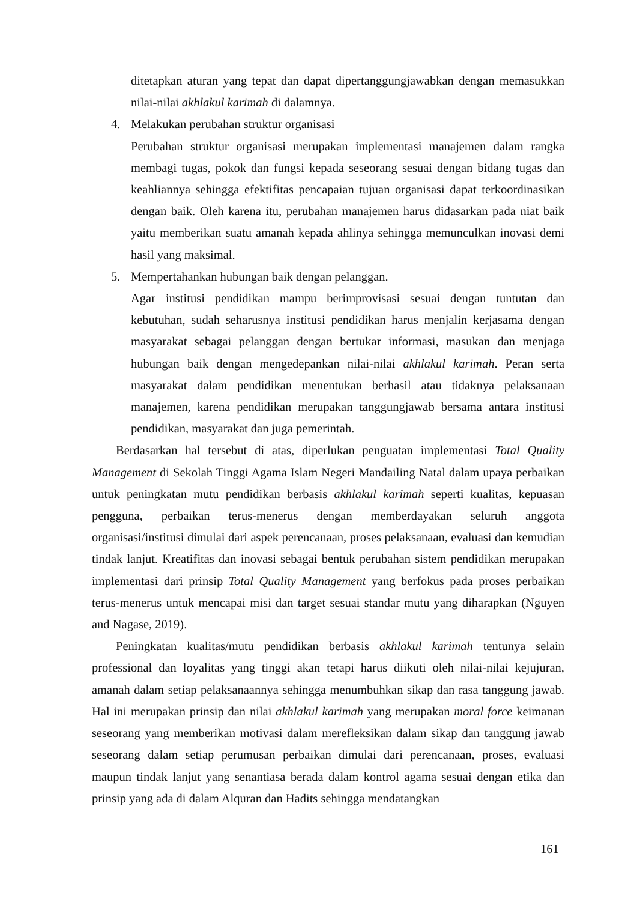ditetapkan aturan yang tepat dan dapat dipertanggungjawabkan dengan memasukkan nilai-nilai akhlakul karimah di dalamnya.
4. Melakukan perubahan struktur organisasi
Perubahan struktur organisasi merupakan implementasi manajemen dalam rangka membagi tugas, pokok dan fungsi kepada seseorang sesuai dengan bidang tugas dan keahliannya sehingga efektifitas pencapaian tujuan organisasi dapat terkoordinasikan dengan baik. Oleh karena itu, perubahan manajemen harus didasarkan pada niat baik yaitu memberikan suatu amanah kepada ahlinya sehingga memunculkan inovasi demi hasil yang maksimal.
5. Mempertahankan hubungan baik dengan pelanggan.
Agar institusi pendidikan mampu berimprovisasi sesuai dengan tuntutan dan kebutuhan, sudah seharusnya institusi pendidikan harus menjalin kerjasama dengan masyarakat sebagai pelanggan dengan bertukar informasi, masukan dan menjaga hubungan baik dengan mengedepankan nilai-nilai akhlakul karimah. Peran serta masyarakat dalam pendidikan menentukan berhasil atau tidaknya pelaksanaan manajemen, karena pendidikan merupakan tanggungjawab bersama antara institusi pendidikan, masyarakat dan juga pemerintah.
Berdasarkan hal tersebut di atas, diperlukan penguatan implementasi Total Quality Management di Sekolah Tinggi Agama Islam Negeri Mandailing Natal dalam upaya perbaikan untuk peningkatan mutu pendidikan berbasis akhlakul karimah seperti kualitas, kepuasan pengguna, perbaikan terus-menerus dengan memberdayakan seluruh anggota organisasi/institusi dimulai dari aspek perencanaan, proses pelaksanaan, evaluasi dan kemudian tindak lanjut. Kreatifitas dan inovasi sebagai bentuk perubahan sistem pendidikan merupakan implementasi dari prinsip Total Quality Management yang berfokus pada proses perbaikan terus-menerus untuk mencapai misi dan target sesuai standar mutu yang diharapkan (Nguyen and Nagase, 2019).
Peningkatan kualitas/mutu pendidikan berbasis akhlakul karimah tentunya selain professional dan loyalitas yang tinggi akan tetapi harus diikuti oleh nilai-nilai kejujuran, amanah dalam setiap pelaksanaannya sehingga menumbuhkan sikap dan rasa tanggung jawab. Hal ini merupakan prinsip dan nilai akhlakul karimah yang merupakan moral force keimanan seseorang yang memberikan motivasi dalam merefleksikan dalam sikap dan tanggung jawab seseorang dalam setiap perumusan perbaikan dimulai dari perencanaan, proses, evaluasi maupun tindak lanjut yang senantiasa berada dalam kontrol agama sesuai dengan etika dan prinsip yang ada di dalam Alquran dan Hadits sehingga mendatangkan
161